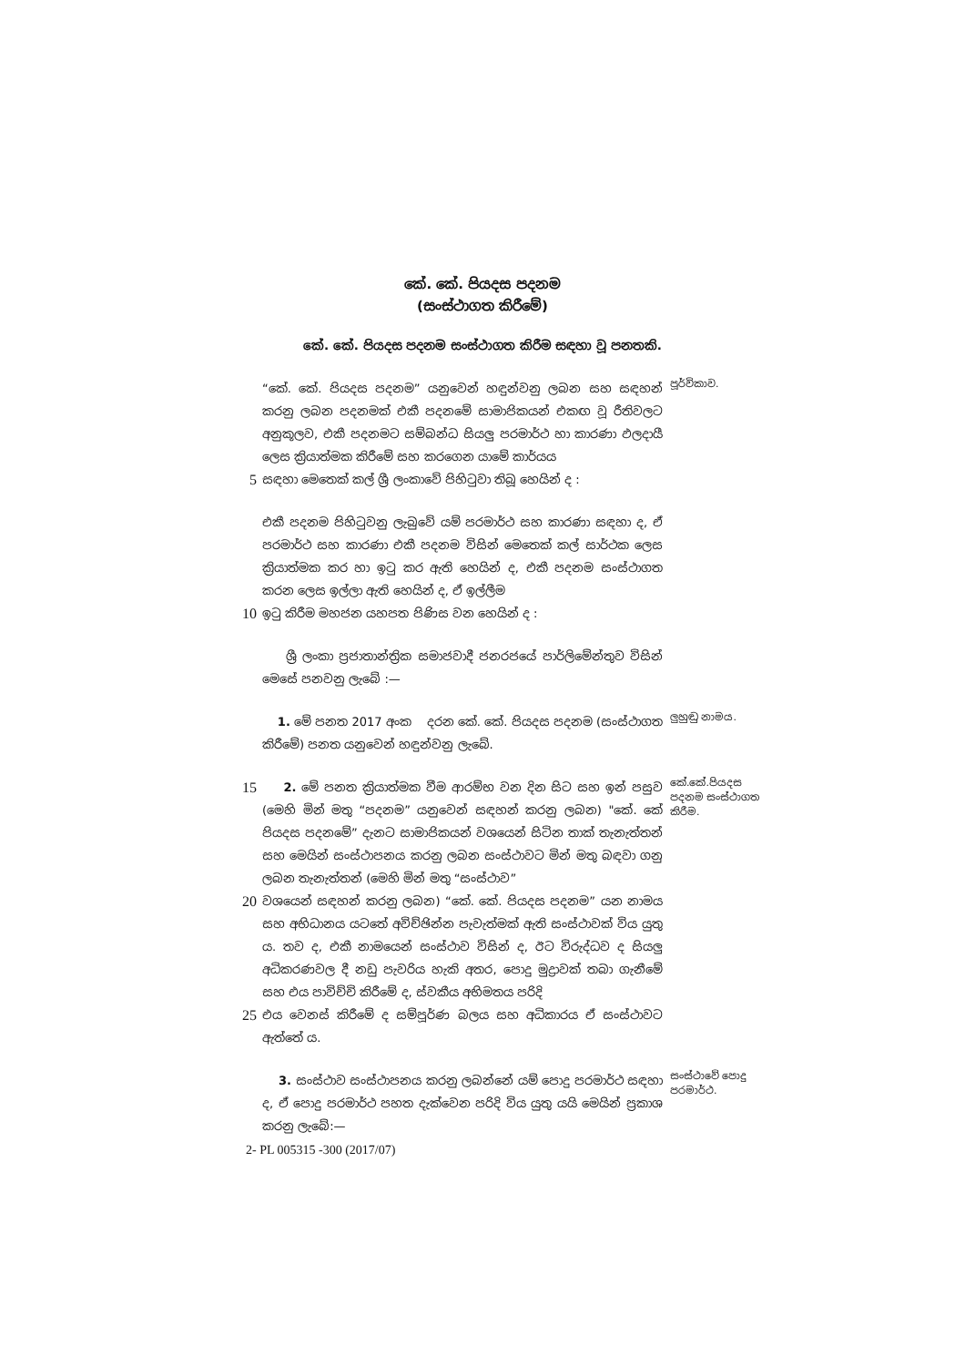කේ. කේ. පියදස පදනම
(සංස්ථාගත කිරීමේ)
කේ. කේ. පියදස පදනම සංස්ථාගත කිරීම සඳහා වූ පනතකි.
“කේ. කේ. පියදස පදනම” යනුවෙන් හඳුන්වනු ලබන සහ සඳහන් කරනු ලබන පදනමක් එකී පදනමේ සාමාජිකයන් එකඟ වූ රීතිවලට අනුකූලව, එකී පදනමට සම්බන්ධ සියලු පරමාර්ථ හා කාරණා ඵලදායී ලෙස ක්‍රියාත්මක කිරීමේ සහ කරගෙන යාමේ කාර්යය
පූර්විකාව.
5
සඳහා මෙතෙක් කල් ශ්‍රී ලංකාවේ පිහිටුවා තිබූ හෙයින් ද :
එකී පදනම පිහිටුවනු ලැබුවේ යම් පරමාර්ථ සහ කාරණා සඳහා ද, ඒ පරමාර්ථ සහ කාරණා එකී පදනම විසින් මෙතෙක් කල් සාර්ථක ලෙස ක්‍රියාත්මක කර හා ඉටු කර ඇති හෙයින් ද, එකී පදනම සංස්ථාගත කරන ලෙස ඉල්ලා ඇති හෙයින් ද, ඒ ඉල්ලීම
10
ඉටු කිරීම මහජන යහපත පිණිස වන හෙයින් ද :
ශ්‍රී ලංකා ප්‍රජාතාන්ත්‍රික සමාජවාදී ජනරජයේ පාර්ලිමේන්තුව විසින් මෙසේ පනවනු ලැබේ :—
1. මේ පනත 2017 අංක දරන කේ. කේ. පියදස පදනම (සංස්ථාගත කිරීමේ) පනත යනුවෙන් හඳුන්වනු ලැබේ.
ලුහුඬු නාමය.
15
2. මේ පනත ක්‍රියාත්මක වීම ආරම්භ වන දින සිට සහ ඉන් පසුව (මෙහි මින් මතු “පදනම” යනුවෙන් සඳහන් කරනු ලබන) "කේ. කේ පියදස පදනමේ” දැනට සාමාජිකයන් වශයෙන් සිටින තාක් තැනැත්තන් සහ මෙයින් සංස්ථාපනය කරනු ලබන සංස්ථාවට මින් මතු බඳවා ගනු ලබන තැනැත්තන් (මෙහි මින් මතු “සංස්ථාව”
කේ.කේ.පියදස පදනම සංස්ථාගත කිරීම.
20
වශයෙන් සඳහන් කරනු ලබන) “කේ. කේ. පියදස පදනම” යන නාමය සහ අභිධානය යටතේ අවිච්ඡින්න පැවැත්මක් ඇති සංස්ථාවක් විය යුතු ය. තව ද, එකී නාමයෙන් සංස්ථාව විසින් ද, ඊට විරුද්ධව ද සියලු අධිකරණවල දී නඩු පැවරිය හැකි අතර, පොදු මුද්‍රාවක් තබා ගැනීමේ සහ එය පාවිච්චි කිරීමේ ද, ස්වකීය අභිමතය පරිදි
25
එය වෙනස් කිරීමේ ද සම්පූර්ණ බලය සහ අධිකාරය ඒ සංස්ථාවට ඇත්තේ ය.
3. සංස්ථාව සංස්ථාපනය කරනු ලබන්නේ යම් පොදු පරමාර්ථ සඳහා ද, ඒ පොදු පරමාර්ථ පහත දැක්වෙන පරිදි විය යුතු යයි මෙයින් ප්‍රකාශ කරනු ලැබේ:—
සංස්ථාවේ පොදු පරමාර්ථ.
2- PL 005315 -300 (2017/07)